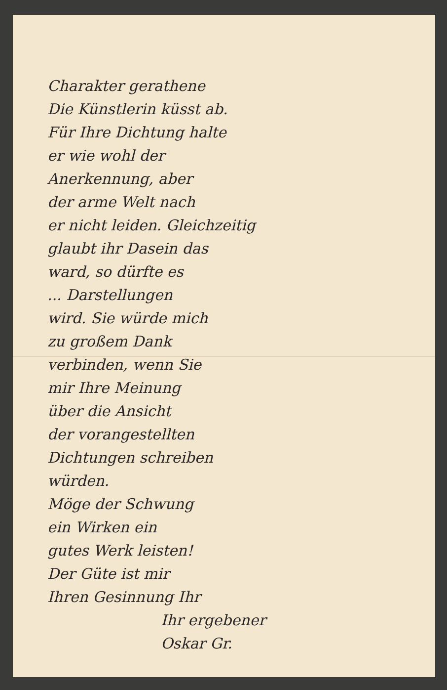Charakter gerathene
Die Künstlerin küsst ab.
Für Ihre Dichtung halte
er wie wohl der
Anerkennung, aber
der arme Welt nach
er nicht leiden. Gleichzeitig
glaubt ihr Dasein das
ward, so dürfte es
... Darstellungen
wird. Sie würde mich
zu großem Dank
verbinden, wenn Sie
mir Ihre Meinung
über die Ansicht
der vorangestellten
Dichtungen schreiben
würden.
Möge der Schwung
ein Wirken ein
gutes Werk leisten!
Der Güte ist mir
Ihren Gesinnung Ihr
Ihr ergebener
Oskar Gr.